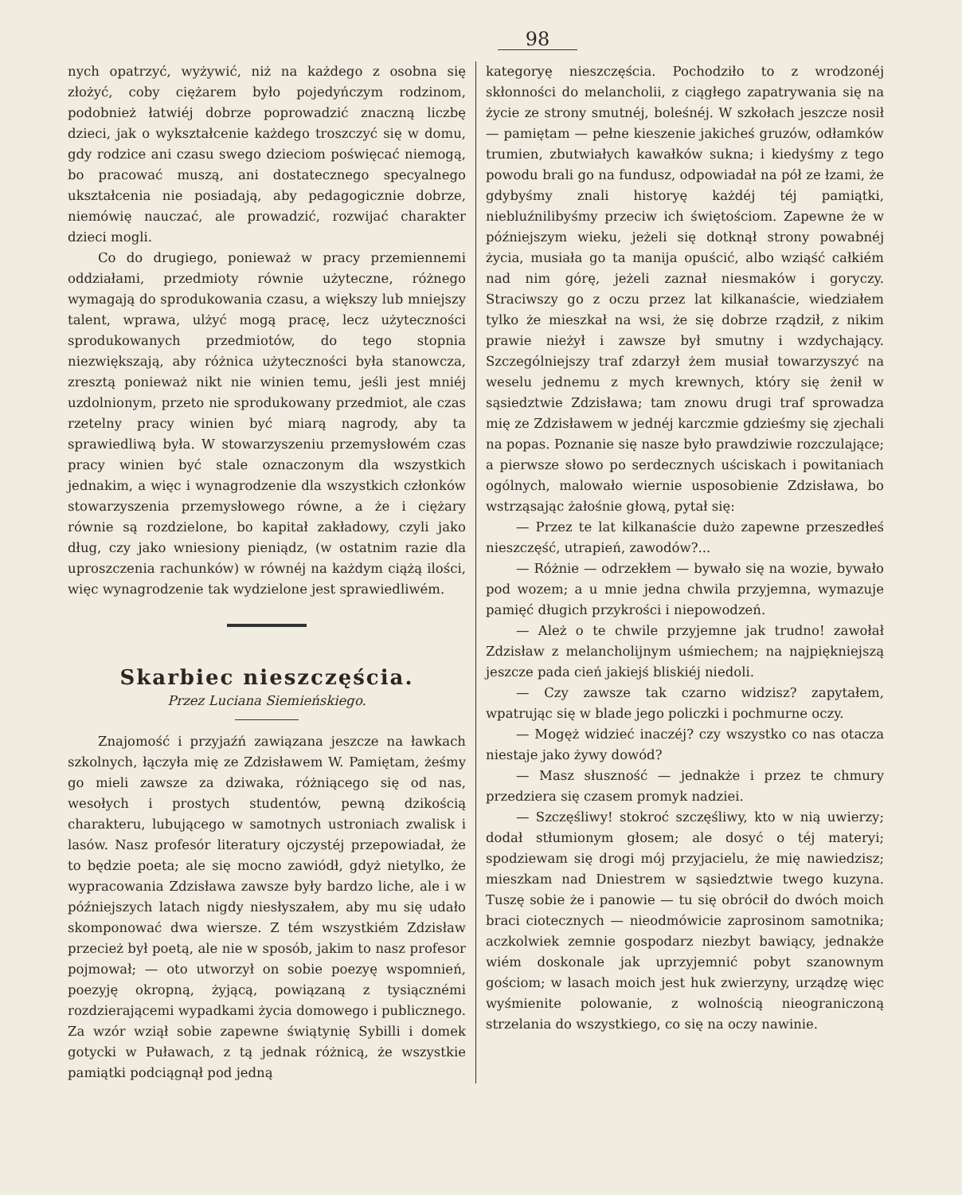98
nych opatrzyć, wyżywić, niż na każdego z osobna się złożyć, coby ciężarem było pojedyńczym rodzinom, podobnież łatwiéj dobrze poprowadzić znaczną liczbę dzieci, jak o wykształcenie każdego troszczyć się w domu, gdy rodzice ani czasu swego dzieciom poświęcać niemogą, bo pracować muszą, ani dostatecznego specyalnego ukształcenia nie posiadają, aby pedagogicznie dobrze, niemówię nauczać, ale prowadzić, rozwijać charakter dzieci mogli.
Co do drugiego, ponieważ w pracy przemiennemi oddziałami, przedmioty równie użyteczne, różnego wymagają do sprodukowania czasu, a większy lub mniejszy talent, wprawa, ulżyć mogą pracę, lecz użyteczności sprodukowanych przedmiotów, do tego stopnia niezwiększają, aby różnica użyteczności była stanowcza, zresztą ponieważ nikt nie winien temu, jeśli jest mniéj uzdolnionym, przeto nie sprodukowany przedmiot, ale czas rzetelny pracy winien być miarą nagrody, aby ta sprawiedliwą była. W stowarzyszeniu przemysłowém czas pracy winien być stale oznaczonym dla wszystkich jednakim, a więc i wynagrodzenie dla wszystkich członków stowarzyszenia przemysłowego równe, a że i ciężary równie są rozdzielone, bo kapitał zakładowy, czyli jako dług, czy jako wniesiony pieniądz, (w ostatnim razie dla uproszczenia rachunków) w równéj na każdym ciążą ilości, więc wynagrodzenie tak wydzielone jest sprawiedliwém.
Skarbiec nieszczęścia.
Przez Luciana Siemieńskiego.
Znajomość i przyjaźń zawiązana jeszcze na ławkach szkolnych, łączyła mię ze Zdzisławem W. Pamiętam, żeśmy go mieli zawsze za dziwaka, różniącego się od nas, wesołych i prostych studentów, pewną dzikością charakteru, lubującego w samotnych ustroniach zwalisk i lasów. Nasz profesór literatury ojczystéj przepowiadał, że to będzie poeta; ale się mocno zawiódł, gdyż nietylko, że wypracowania Zdzisława zawsze były bardzo liche, ale i w późniejszych latach nigdy niesłyszałem, aby mu się udało skomponować dwa wiersze. Z tém wszystkiém Zdzisław przecież był poetą, ale nie w sposób, jakim to nasz profesor pojmował; — oto utworzył on sobie poezyę wspomnień, poezyję okropną, żyjącą, powiązaną z tysiącznémi rozdzierającemi wypadkami życia domowego i publicznego. Za wzór wziął sobie zapewne świątynię Sybilli i domek gotycki w Puławach, z tą jednak różnicą, że wszystkie pamiątki podciągnął pod jedną
kategoryę nieszczęścia. Pochodziło to z wrodzonéj skłonności do melancholii, z ciągłego zapatrywania się na życie ze strony smutnéj, boleśnéj. W szkołach jeszcze nosił — pamiętam — pełne kieszenie jakicheś gruzów, odłamków trumien, zbutwiałych kawałków sukna; i kiedyśmy z tego powodu brali go na fundusz, odpowiadał na pół ze łzami, że gdybyśmy znali historyę każdéj téj pamiątki, niebluźnilibyśmy przeciw ich świętościom. Zapewne że w późniejszym wieku, jeżeli się dotknął strony powabnéj życia, musiała go ta manija opuścić, albo wziąść całkiém nad nim górę, jeżeli zaznał niesmaków i goryczy. Straciwszy go z oczu przez lat kilkanaście, wiedziałem tylko że mieszkał na wsi, że się dobrze rządził, z nikim prawie nieżył i zawsze był smutny i wzdychający. Szczególniejszy traf zdarzył żem musiał towarzyszyć na weselu jednemu z mych krewnych, który się żenił w sąsiedztwie Zdzisława; tam znowu drugi traf sprowadza mię ze Zdzisławem w jednéj karczmie gdzieśmy się zjechali na popas. Poznanie się nasze było prawdziwie rozczulające; a pierwsze słowo po serdecznych uściskach i powitaniach ogólnych, malowało wiernie usposobienie Zdzisława, bo wstrząsając żałośnie głową, pytał się:
— Przez te lat kilkanaście dużo zapewne przeszedłeś nieszczęść, utrapień, zawodów?...
— Różnie — odrzekłem — bywało się na wozie, bywało pod wozem; a u mnie jedna chwila przyjemna, wymazuje pamięć długich przykrości i niepowodzeń.
— Ależ o te chwile przyjemne jak trudno! zawołał Zdzisław z melancholijnym uśmiechem; na najpiękniejszą jeszcze pada cień jakiejś bliskiéj niedoli.
— Czy zawsze tak czarno widzisz? zapytałem, wpatrując się w blade jego policzki i pochmurne oczy.
— Mogęż widzieć inaczéj? czy wszystko co nas otacza niestaje jako żywy dowód?
— Masz słuszność — jednakże i przez te chmury przedziera się czasem promyk nadziei.
— Szczęśliwy! stokroć szczęśliwy, kto w nią uwierzy; dodał stłumionym głosem; ale dosyć o téj materyi; spodziewam się drogi mój przyjacielu, że mię nawiedzisz; mieszkam nad Dniestrem w sąsiedztwie twego kuzyna. Tuszę sobie że i panowie — tu się obrócił do dwóch moich braci ciotecznych — nieodmówicie zaprosinom samotnika; aczkolwiek zemnie gospodarz niezbyt bawiący, jednakże wiém doskonale jak uprzyjemnić pobyt szanownym gościom; w lasach moich jest huk zwierzyny, urządzę więc wyśmienite polowanie, z wolnością nieograniczoną strzelania do wszystkiego, co się na oczy nawinie.